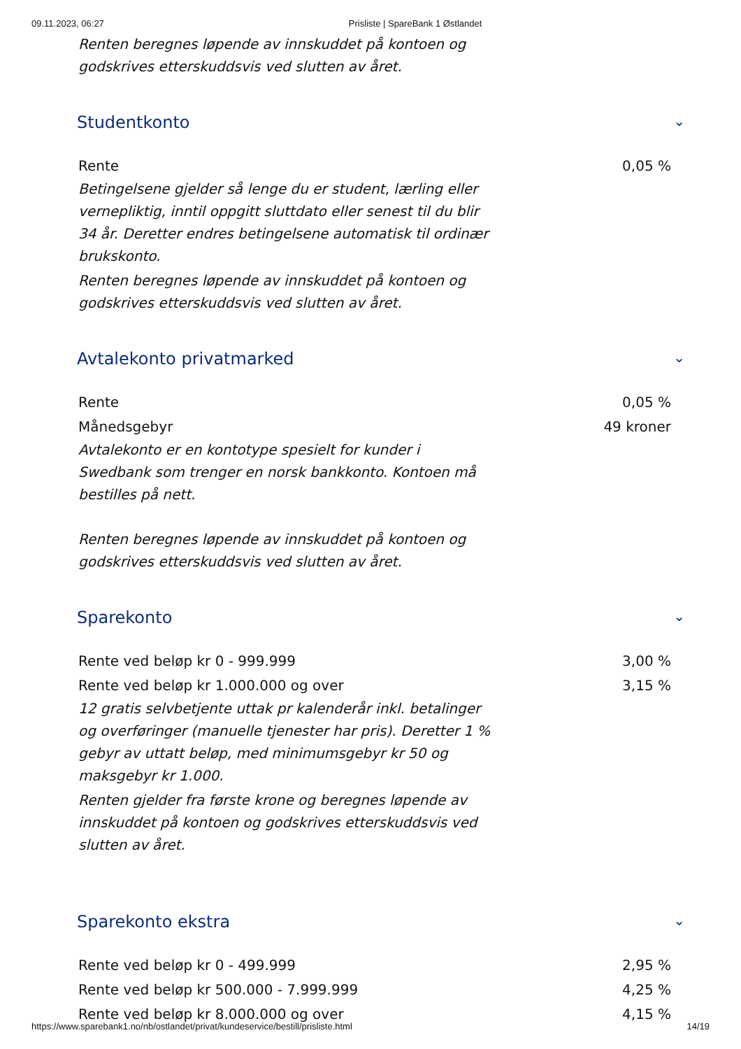09.11.2023, 06:27 Prisliste | SpareBank 1 Østlandet
Renten beregnes løpende av innskuddet på kontoen og godskrives etterskuddsvis ved slutten av året.
Studentkonto ⌄
| Rente | 0,05 % |
Betingelsene gjelder så lenge du er student, lærling eller vernepliktig, inntil oppgitt sluttdato eller senest til du blir 34 år. Deretter endres betingelsene automatisk til ordinær brukskonto.
Renten beregnes løpende av innskuddet på kontoen og godskrives etterskuddsvis ved slutten av året.
Avtalekonto privatmarked ⌄
| Rente | 0,05 % |
| Månedsgebyr | 49 kroner |
Avtalekonto er en kontotype spesielt for kunder i Swedbank som trenger en norsk bankkonto. Kontoen må bestilles på nett.
Renten beregnes løpende av innskuddet på kontoen og godskrives etterskuddsvis ved slutten av året.
Sparekonto ⌄
| Rente ved beløp kr 0 - 999.999 | 3,00 % |
| Rente ved beløp kr 1.000.000 og over | 3,15 % |
12 gratis selvbetjente uttak pr kalenderår inkl. betalinger og overføringer (manuelle tjenester har pris). Deretter 1 % gebyr av uttatt beløp, med minimumsgebyr kr 50 og maksgebyr kr 1.000.
Renten gjelder fra første krone og beregnes løpende av innskuddet på kontoen og godskrives etterskuddsvis ved slutten av året.
Sparekonto ekstra ⌄
| Rente ved beløp kr 0 - 499.999 | 2,95 % |
| Rente ved beløp kr 500.000 - 7.999.999 | 4,25 % |
| Rente ved beløp kr 8.000.000 og over | 4,15 % |
https://www.sparebank1.no/nb/ostlandet/privat/kundeservice/bestill/prisliste.html 14/19